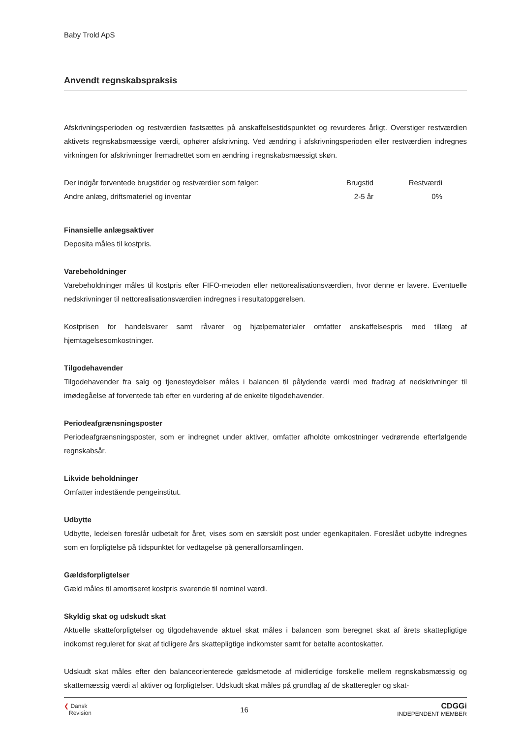Baby Trold ApS
Anvendt regnskabspraksis
Afskrivningsperioden og restværdien fastsættes på anskaffelsestidspunktet og revurderes årligt. Overstiger restværdien aktivets regnskabsmæssige værdi, ophører afskrivning. Ved ændring i afskrivningsperioden eller restværdien indregnes virkningen for afskrivninger fremadrettet som en ændring i regnskabsmæssigt skøn.
| Der indgår forventede brugstider og restværdier som følger: | Brugstid | Restværdi | |
| --- | --- | --- | --- |
| Andre anlæg, driftsmateriel og inventar | 2-5 år | 0% | |
Finansielle anlægsaktiver
Deposita måles til kostpris.
Varebeholdninger
Varebeholdninger måles til kostpris efter FIFO-metoden eller nettorealisationsværdien, hvor denne er lavere. Eventuelle nedskrivninger til nettorealisationsværdien indregnes i resultatopgørelsen.
Kostprisen for handelsvarer samt råvarer og hjælpematerialer omfatter anskaffelsespris med tillæg af hjemtagelsesomkostninger.
Tilgodehavender
Tilgodehavender fra salg og tjenesteydelser måles i balancen til pålydende værdi med fradrag af nedskrivninger til imødegåelse af forventede tab efter en vurdering af de enkelte tilgodehavender.
Periodeafgrænsningsposter
Periodeafgrænsningsposter, som er indregnet under aktiver, omfatter afholdte omkostninger vedrørende efterfølgende regnskabsår.
Likvide beholdninger
Omfatter indestående pengeinstitut.
Udbytte
Udbytte, ledelsen foreslår udbetalt for året, vises som en særskilt post under egenkapitalen. Foreslået udbytte indregnes som en forpligtelse på tidspunktet for vedtagelse på generalforsamlingen.
Gældsforpligtelser
Gæld måles til amortiseret kostpris svarende til nominel værdi.
Skyldig skat og udskudt skat
Aktuelle skatteforpligtelser og tilgodehavende aktuel skat måles i balancen som beregnet skat af årets skattepligtige indkomst reguleret for skat af tidligere års skattepligtige indkomster samt for betalte acontoskatter.
Udskudt skat måles efter den balanceorienterede gældsmetode af midlertidige forskelle mellem regnskabsmæssig og skattemæssig værdi af aktiver og forpligtelser. Udskudt skat måles på grundlag af de skatteregler og skat-
❮ Dansk
Revision
16
CDGGi
INDEPENDENT MEMBER